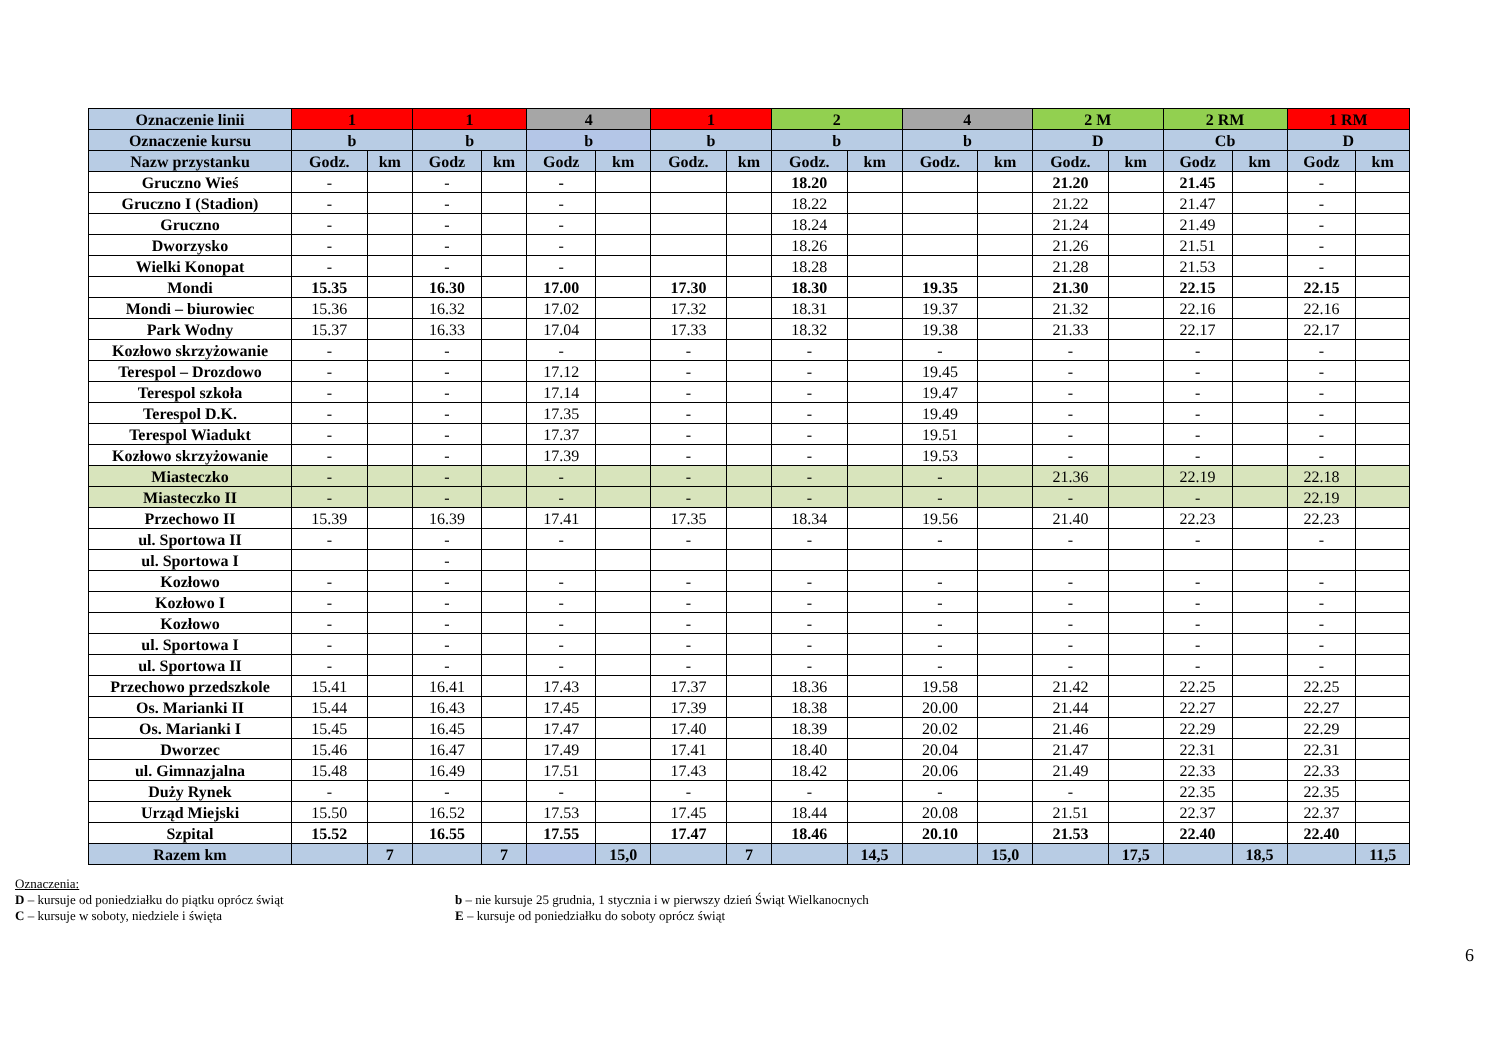| Oznaczenie linii | 1 | | 1 | | 4 | | 1 | | 2 | | 4 | | 2 M | | 2 RM | | 1 RM | |
| Oznaczenie kursu | b | | b | | b | | b | | b | | b | | D | | Cb | | D | |
| Nazw przystanku | Godz. | km | Godz | km | Godz | km | Godz. | km | Godz. | km | Godz. | km | Godz. | km | Godz | km | Godz | km |
| Gruczno Wieś | - | | - | | - | | | | 18.20 | | | | 21.20 | | 21.45 | | - | |
| Gruczno I (Stadion) | - | | - | | - | | | | 18.22 | | | | 21.22 | | 21.47 | | - | |
| Gruczno | - | | - | | - | | | | 18.24 | | | | 21.24 | | 21.49 | | - | |
| Dworzysko | - | | - | | - | | | | 18.26 | | | | 21.26 | | 21.51 | | - | |
| Wielki Konopat | - | | - | | - | | | | 18.28 | | | | 21.28 | | 21.53 | | - | |
| Mondi | 15.35 | | 16.30 | | 17.00 | | 17.30 | | 18.30 | | 19.35 | | 21.30 | | 22.15 | | 22.15 | |
| Mondi – biurowiec | 15.36 | | 16.32 | | 17.02 | | 17.32 | | 18.31 | | 19.37 | | 21.32 | | 22.16 | | 22.16 | |
| Park Wodny | 15.37 | | 16.33 | | 17.04 | | 17.33 | | 18.32 | | 19.38 | | 21.33 | | 22.17 | | 22.17 | |
| Kozłowo skrzyżowanie | - | | - | | - | | - | | - | | - | | - | | - | | - | |
| Terespol – Drozdowo | - | | - | | 17.12 | | - | | - | | 19.45 | | - | | - | | - | |
| Terespol szkoła | - | | - | | 17.14 | | - | | - | | 19.47 | | - | | - | | - | |
| Terespol D.K. | - | | - | | 17.35 | | - | | - | | 19.49 | | - | | - | | - | |
| Terespol Wiadukt | - | | - | | 17.37 | | - | | - | | 19.51 | | - | | - | | - | |
| Kozłowo skrzyżowanie | - | | - | | 17.39 | | - | | - | | 19.53 | | - | | - | | - | |
| Miasteczko | - | | - | | - | | - | | - | | - | | 21.36 | | 22.19 | | 22.18 | |
| Miasteczko II | - | | - | | - | | - | | - | | - | | - | | - | | 22.19 | |
| Przechowo II | 15.39 | | 16.39 | | 17.41 | | 17.35 | | 18.34 | | 19.56 | | 21.40 | | 22.23 | | 22.23 | |
| ul. Sportowa II | - | | - | | - | | - | | - | | - | | - | | - | | - | |
| ul. Sportowa I | | | - | | | | | | | | | | | | | | | |
| Kozłowo | - | | - | | - | | - | | - | | - | | - | | - | | - | |
| Kozłowo I | - | | - | | - | | - | | - | | - | | - | | - | | - | |
| Kozłowo | - | | - | | - | | - | | - | | - | | - | | - | | - | |
| ul. Sportowa I | - | | - | | - | | - | | - | | - | | - | | - | | - | |
| ul. Sportowa II | - | | - | | - | | - | | - | | - | | - | | - | | - | |
| Przechowo przedszkole | 15.41 | | 16.41 | | 17.43 | | 17.37 | | 18.36 | | 19.58 | | 21.42 | | 22.25 | | 22.25 | |
| Os. Marianki II | 15.44 | | 16.43 | | 17.45 | | 17.39 | | 18.38 | | 20.00 | | 21.44 | | 22.27 | | 22.27 | |
| Os. Marianki I | 15.45 | | 16.45 | | 17.47 | | 17.40 | | 18.39 | | 20.02 | | 21.46 | | 22.29 | | 22.29 | |
| Dworzec | 15.46 | | 16.47 | | 17.49 | | 17.41 | | 18.40 | | 20.04 | | 21.47 | | 22.31 | | 22.31 | |
| ul. Gimnazjalna | 15.48 | | 16.49 | | 17.51 | | 17.43 | | 18.42 | | 20.06 | | 21.49 | | 22.33 | | 22.33 | |
| Duży Rynek | - | | - | | - | | - | | - | | - | | - | | 22.35 | | 22.35 | |
| Urząd Miejski | 15.50 | | 16.52 | | 17.53 | | 17.45 | | 18.44 | | 20.08 | | 21.51 | | 22.37 | | 22.37 | |
| Szpital | 15.52 | | 16.55 | | 17.55 | | 17.47 | | 18.46 | | 20.10 | | 21.53 | | 22.40 | | 22.40 | |
| Razem km | | 7 | | 7 | | 15,0 | | 7 | | 14,5 | | 15,0 | | 17,5 | | 18,5 | | 11,5 |
Oznaczenia:
D – kursuje od poniedziałku do piątku oprócz świąt
C – kursuje w soboty, niedziele i święta
b – nie kursuje 25 grudnia, 1 stycznia i w pierwszy dzień Świąt Wielkanocnych
E – kursuje od poniedziałku do soboty oprócz świąt
6